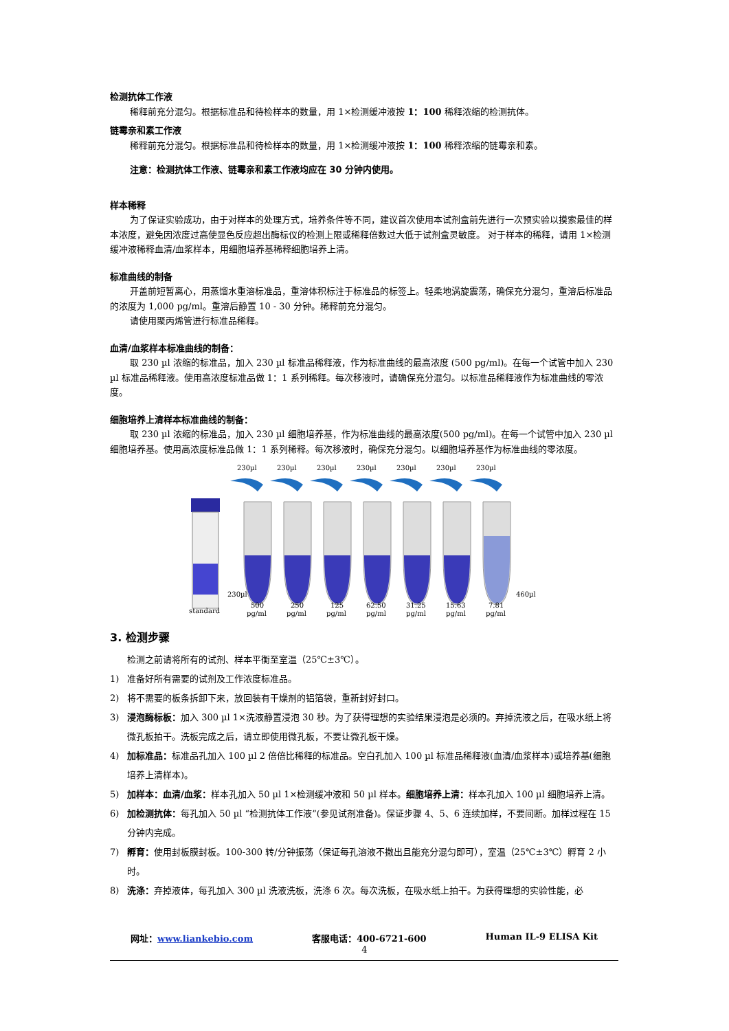检测抗体工作液
稀释前充分混匀。根据标准品和待检样本的数量，用 1×检测缓冲液按 1：100 稀释浓缩的检测抗体。
链霉亲和素工作液
稀释前充分混匀。根据标准品和待检样本的数量，用 1×检测缓冲液按 1：100 稀释浓缩的链霉亲和素。
注意：检测抗体工作液、链霉亲和素工作液均应在 30 分钟内使用。
样本稀释
为了保证实验成功，由于对样本的处理方式，培养条件等不同，建议首次使用本试剂盒前先进行一次预实验以摸索最佳的样本浓度，避免因浓度过高使显色反应超出酶标仪的检测上限或稀释倍数过大低于试剂盒灵敏度。 对于样本的稀释，请用 1×检测缓冲液稀释血清/血浆样本，用细胞培养基稀释细胞培养上清。
标准曲线的制备
开盖前短暂离心，用蒸馏水重溶标准品，重溶体积标注于标准品的标签上。轻柔地涡旋震荡，确保充分混匀，重溶后标准品的浓度为 1,000 pg/ml。重溶后静置 10 - 30 分钟。稀释前充分混匀。
请使用聚丙烯管进行标准品稀释。
血清/血浆样本标准曲线的制备：
取 230 µl 浓缩的标准品，加入 230 µl 标准品稀释液，作为标准曲线的最高浓度 (500 pg/ml)。在每一个试管中加入 230 µl 标准品稀释液。使用高浓度标准品做 1：1 系列稀释。每次移液时，请确保充分混匀。以标准品稀释液作为标准曲线的零浓度。
细胞培养上清样本标准曲线的制备：
取 230 µl 浓缩的标准品，加入 230 µl 细胞培养基，作为标准曲线的最高浓度(500 pg/ml)。在每一个试管中加入 230 µl 细胞培养基。使用高浓度标准品做 1：1 系列稀释。每次移液时，确保充分混匀。以细胞培养基作为标准曲线的零浓度。
230µl
230µl
230µl
230µl
230µl
230µl
230µl
standard
230µl
460µl
500
250
125
62.50
31.25
15.63
7.81
pg/ml
pg/ml
pg/ml
pg/ml
pg/ml
pg/ml
pg/ml
3. 检测步骤
检测之前请将所有的试剂、样本平衡至室温（25℃±3℃）。
1) 准备好所有需要的试剂及工作浓度标准品。
2) 将不需要的板条拆卸下来，放回装有干燥剂的铝箔袋，重新封好封口。
3) 浸泡酶标板：加入 300 µl 1×洗液静置浸泡 30 秒。为了获得理想的实验结果浸泡是必须的。弃掉洗液之后，在吸水纸上将微孔板拍干。洗板完成之后，请立即使用微孔板，不要让微孔板干燥。
4) 加标准品：标准品孔加入 100 µl 2 倍倍比稀释的标准品。空白孔加入 100 µl 标准品稀释液(血清/血浆样本)或培养基(细胞培养上清样本)。
5) 加样本：血清/血浆：样本孔加入 50 µl 1×检测缓冲液和 50 µl 样本。细胞培养上清：样本孔加入 100 µl 细胞培养上清。
6) 加检测抗体：每孔加入 50 µl “检测抗体工作液”(参见试剂准备)。保证步骤 4、5、6 连续加样，不要间断。加样过程在 15 分钟内完成。
7) 孵育：使用封板膜封板。100-300 转/分钟振荡（保证每孔溶液不撒出且能充分混匀即可），室温（25℃±3℃）孵育 2 小时。
8) 洗涤：弃掉液体，每孔加入 300 µl 洗液洗板，洗涤 6 次。每次洗板，在吸水纸上拍干。为获得理想的实验性能，必
网址：www.liankebio.com 客服电话：400-6721-600 Human IL-9 ELISA Kit
4